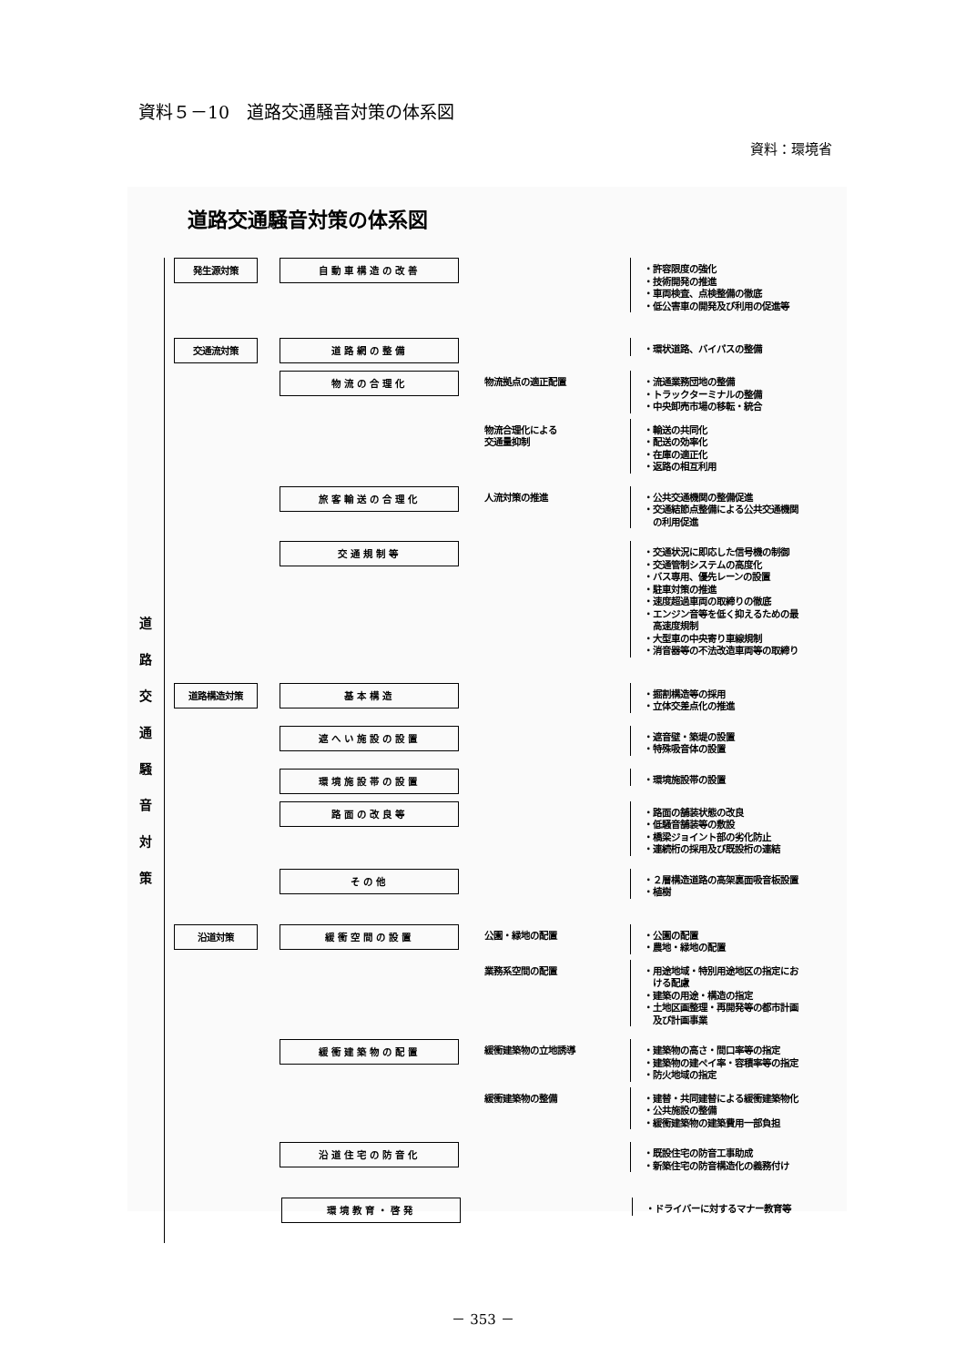資料５－10　道路交通騒音対策の体系図
資料：環境省
道路交通騒音対策の体系図
道路交通騒音対策
発生源対策 自動車構造の改善
・許容限度の強化
・技術開発の推進
・車両検査、点検整備の徹底
・低公害車の開発及び利用の促進等
交通流対策 道路網の整備
・環状道路、バイパスの整備
物流の合理化
物流拠点の適正配置
・流通業務団地の整備
・トラックターミナルの整備
・中央卸売市場の移転・統合
物流合理化による
交通量抑制
・輸送の共同化
・配送の効率化
・在庫の適正化
・返路の相互利用
旅客輸送の合理化
人流対策の推進
・公共交通機関の整備促進
・交通結節点整備による公共交通機関
　の利用促進
交通規制等
・交通状況に即応した信号機の制御
・交通管制システムの高度化
・バス専用、優先レーンの設置
・駐車対策の推進
・速度超過車両の取締りの徹底
・エンジン音等を低く抑えるための最
　高速度規制
・大型車の中央寄り車線規制
・消音器等の不法改造車両等の取締り
道路構造対策 基本構造
・掘割構造等の採用
・立体交差点化の推進
遮へい施設の設置
・遮音壁・築堤の設置
・特殊吸音体の設置
環境施設帯の設置
・環境施設帯の設置
路面の改良等
・路面の舗装状態の改良
・低騒音舗装等の敷設
・橋梁ジョイント部の劣化防止
・連続桁の採用及び既設桁の連結
その他
・２層構造道路の高架裏面吸音板設置
・植樹
沿道対策 緩衝空間の設置
公園・緑地の配置
・公園の配置
・農地・緑地の配置
業務系空間の配置
・用途地域・特別用途地区の指定にお
　ける配慮
・建築の用途・構造の指定
・土地区画整理・再開発等の都市計画
　及び計画事業
緩衝建築物の配置
緩衝建築物の立地誘導
・建築物の高さ・間口率等の指定
・建築物の建ぺイ率・容積率等の指定
・防火地域の指定
緩衝建築物の整備
・建替・共同建替による緩衝建築物化
・公共施設の整備
・緩衝建築物の建築費用一部負担
沿道住宅の防音化
・既設住宅の防音工事助成
・新築住宅の防音構造化の義務付け
環境教育・啓発
・ドライバーに対するマナー教育等
－ 353 －